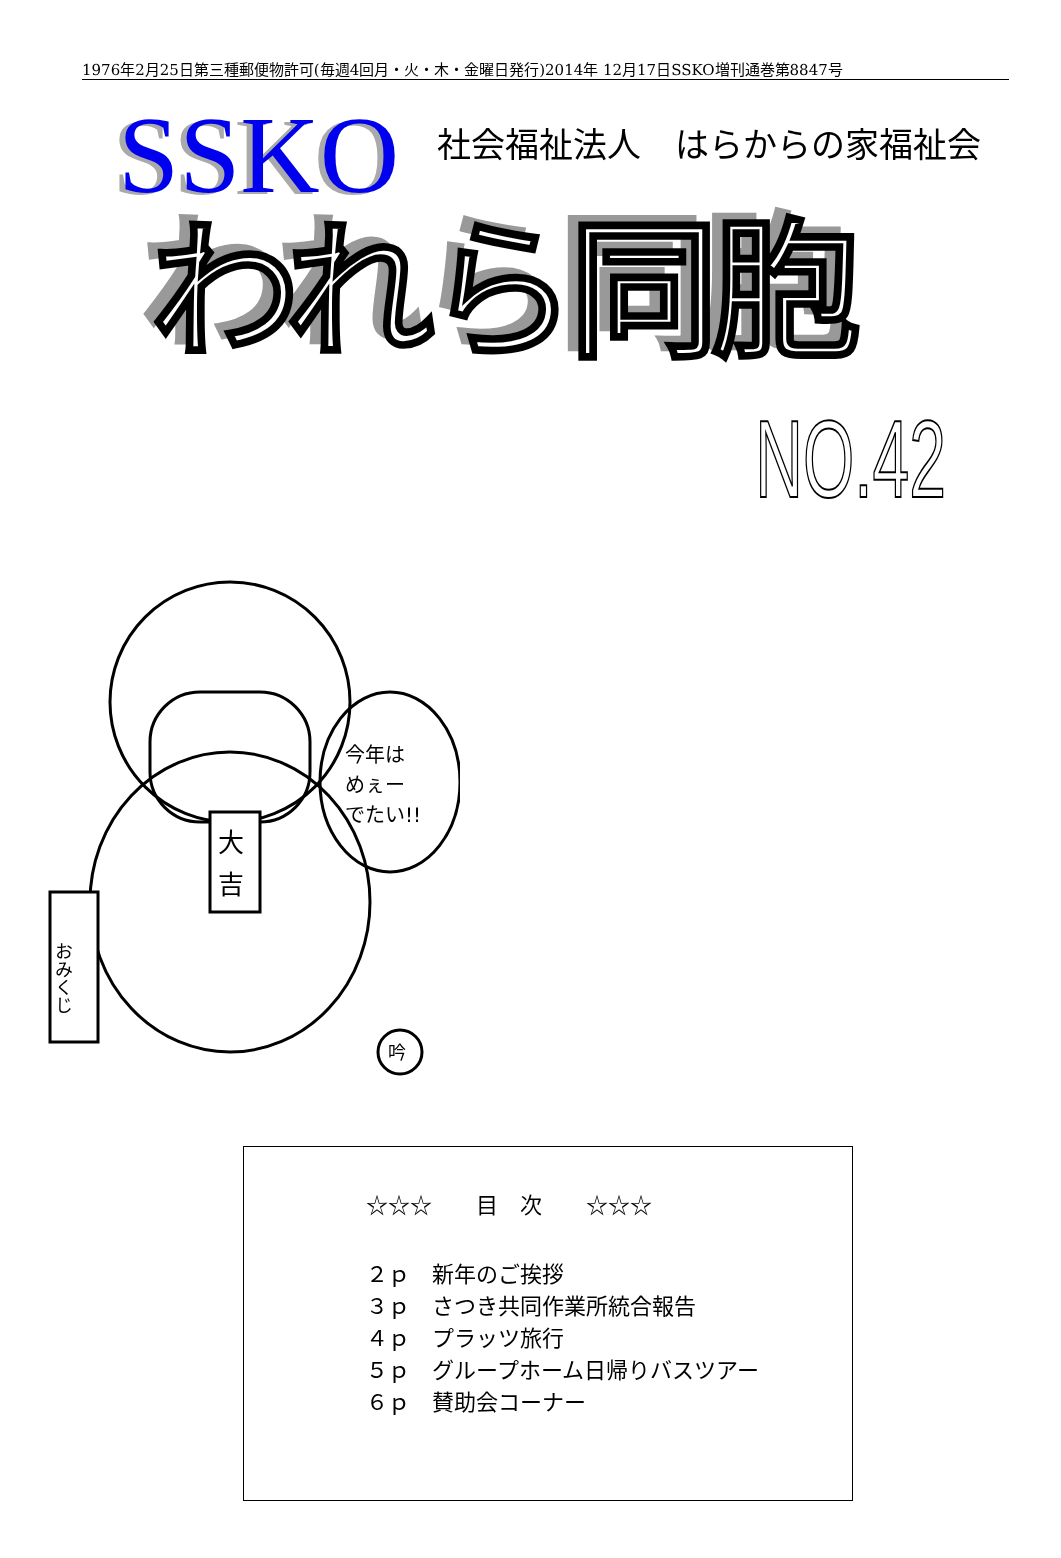1976年2月25日第三種郵便物許可(毎週4回月・火・木・金曜日発行)2014年 12月17日SSKO増刊通巻第8847号
SSKO
社会福祉法人　はらからの家福祉会
われら同胞
NO.42
大
吉
今年は
めぇー
でたい!!
おみくじ
吟
☆☆☆　　目　次　　☆☆☆
２ｐ　新年のご挨拶
３ｐ　さつき共同作業所統合報告
４ｐ　プラッツ旅行
５ｐ　グループホーム日帰りバスツアー
６ｐ　賛助会コーナー